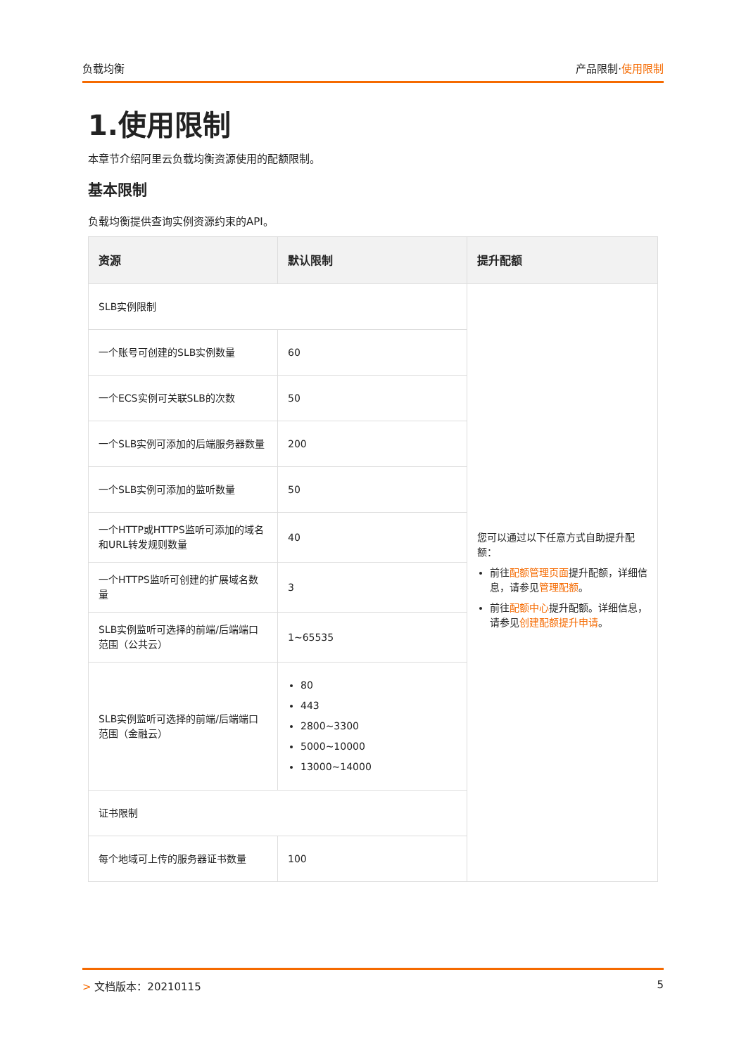负载均衡 产品限制·使用限制
1.使用限制
本章节介绍阿里云负载均衡资源使用的配额限制。
基本限制
负载均衡提供查询实例资源约束的API。
| 资源 | 默认限制 | 提升配额 |
| --- | --- | --- |
| SLB实例限制 | | 您可以通过以下任意方式自助提升配额： 前往 配额管理页面 提升配额，详细信息，请参见 管理配额 。 前往 配额中心 提升配额。详细信息，请参见 创建配额提升申请 。 |
| 一个账号可创建的SLB实例数量 | 60 | |
| 一个ECS实例可关联SLB的次数 | 50 | |
| 一个SLB实例可添加的后端服务器数量 | 200 | |
| 一个SLB实例可添加的监听数量 | 50 | |
| 一个HTTP或HTTPS监听可添加的域名和URL转发规则数量 | 40 | |
| 一个HTTPS监听可创建的扩展域名数量 | 3 | |
| SLB实例监听可选择的前端/后端端口范围（公共云） | 1~65535 | |
| SLB实例监听可选择的前端/后端端口范围（金融云） | 80 443 2800~3300 5000~10000 13000~14000 | |
| 证书限制 | | |
| 每个地域可上传的服务器证书数量 | 100 | |
> 文档版本：20210115 5